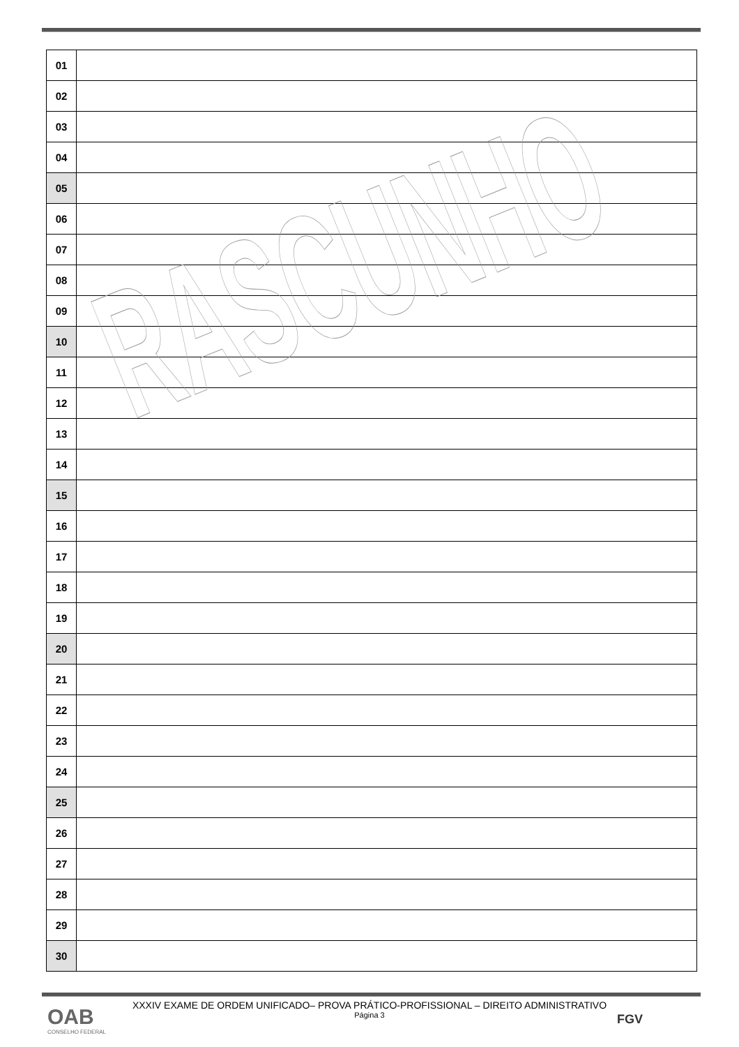| 01 | |
| 02 | |
| 03 | |
| 04 | |
| 05 | |
| 06 | |
| 07 | |
| 08 | |
| 09 | |
| 10 | |
| 11 | |
| 12 | |
| 13 | |
| 14 | |
| 15 | |
| 16 | |
| 17 | |
| 18 | |
| 19 | |
| 20 | |
| 21 | |
| 22 | |
| 23 | |
| 24 | |
| 25 | |
| 26 | |
| 27 | |
| 28 | |
| 29 | |
| 30 | |
RASCUNHO
XXXIV EXAME DE ORDEM UNIFICADO– PROVA PRÁTICO-PROFISSIONAL – DIREITO ADMINISTRATIVO
Página 3
OAB
CONSELHO FEDERAL
FGV